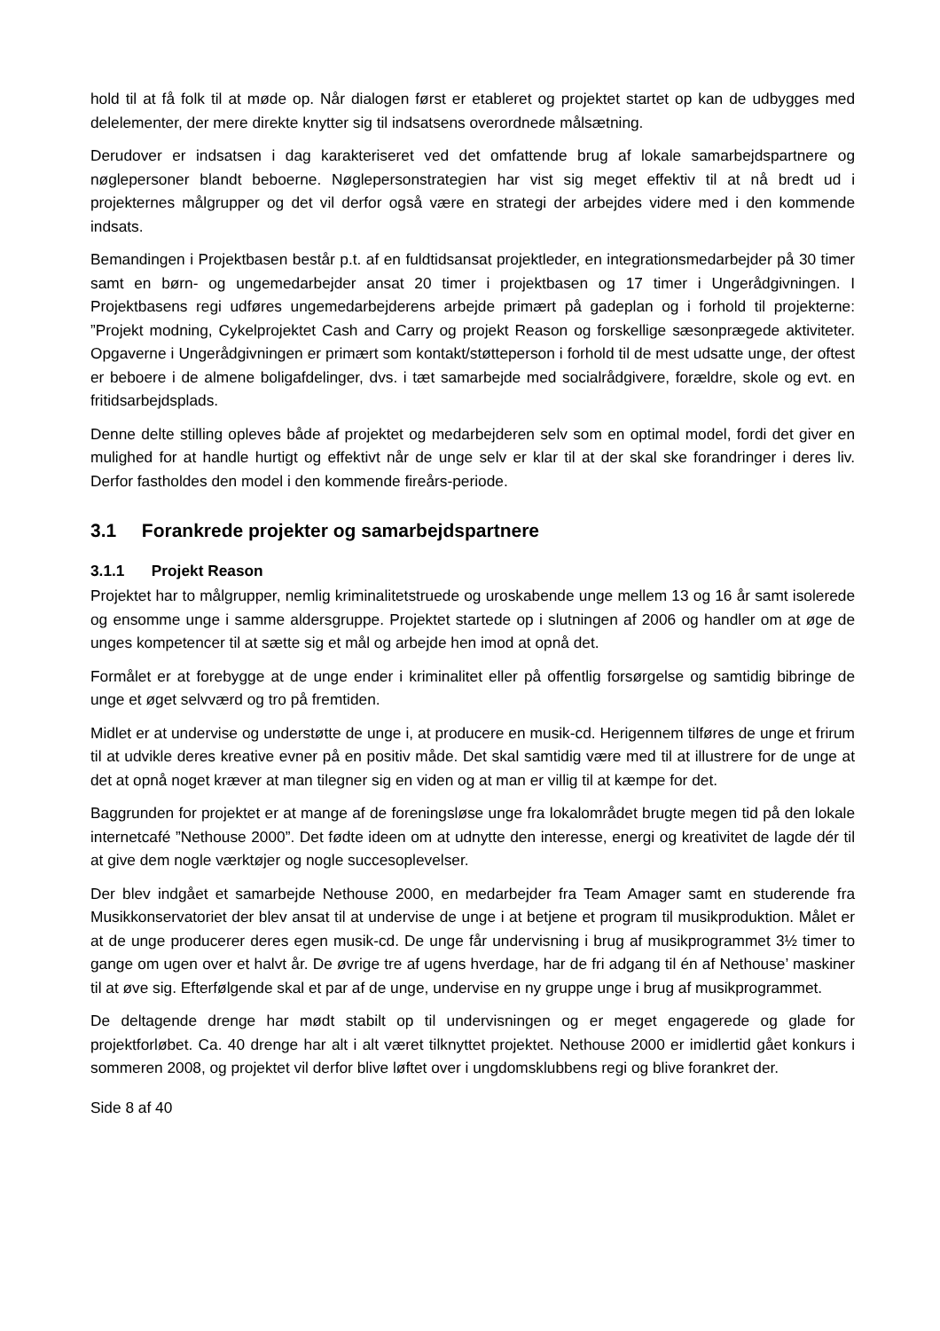hold til at få folk til at møde op. Når dialogen først er etableret og projektet startet op kan de udbygges med delelementer, der mere direkte knytter sig til indsatsens overordnede målsætning.
Derudover er indsatsen i dag karakteriseret ved det omfattende brug af lokale samarbejdspartnere og nøglepersoner blandt beboerne. Nøglepersonstrategien har vist sig meget effektiv til at nå bredt ud i projekternes målgrupper og det vil derfor også være en strategi der arbejdes videre med i den kommende indsats.
Bemandingen i Projektbasen består p.t. af en fuldtidsansat projektleder, en integrationsmedarbejder på 30 timer samt en børn- og ungemedarbejder ansat 20 timer i projektbasen og 17 timer i Ungerådgivningen. I Projektbasens regi udføres ungemedarbejderens arbejde primært på gadeplan og i forhold til projekterne: ”Projekt modning, Cykelprojektet Cash and Carry og projekt Reason og forskellige sæsonprægede aktiviteter. Opgaverne i Ungerådgivningen er primært som kontakt/støtteperson i forhold til de mest udsatte unge, der oftest er beboere i de almene boligafdelinger, dvs. i tæt samarbejde med socialrådgivere, forældre, skole og evt. en fritidsarbejdsplads.
Denne delte stilling opleves både af projektet og medarbejderen selv som en optimal model, fordi det giver en mulighed for at handle hurtigt og effektivt når de unge selv er klar til at der skal ske forandringer i deres liv. Derfor fastholdes den model i den kommende fireårs-periode.
3.1 Forankrede projekter og samarbejdspartnere
3.1.1 Projekt Reason
Projektet har to målgrupper, nemlig kriminalitetstruede og uroskabende unge mellem 13 og 16 år samt isolerede og ensomme unge i samme aldersgruppe. Projektet startede op i slutningen af 2006 og handler om at øge de unges kompetencer til at sætte sig et mål og arbejde hen imod at opnå det.
Formålet er at forebygge at de unge ender i kriminalitet eller på offentlig forsørgelse og samtidig bibringe de unge et øget selvværd og tro på fremtiden.
Midlet er at undervise og understøtte de unge i, at producere en musik-cd. Herigennem tilføres de unge et frirum til at udvikle deres kreative evner på en positiv måde. Det skal samtidig være med til at illustrere for de unge at det at opnå noget kræver at man tilegner sig en viden og at man er villig til at kæmpe for det.
Baggrunden for projektet er at mange af de foreningsløse unge fra lokalområdet brugte megen tid på den lokale internetcafé ”Nethouse 2000”. Det fødte ideen om at udnytte den interesse, energi og kreativitet de lagde dér til at give dem nogle værktøjer og nogle succesoplevelser.
Der blev indgået et samarbejde Nethouse 2000, en medarbejder fra Team Amager samt en studerende fra Musikkonservatoriet der blev ansat til at undervise de unge i at betjene et program til musikproduktion. Målet er at de unge producerer deres egen musik-cd. De unge får undervisning i brug af musikprogrammet 3½ timer to gange om ugen over et halvt år. De øvrige tre af ugens hverdage, har de fri adgang til én af Nethouse’ maskiner til at øve sig. Efterfølgende skal et par af de unge, undervise en ny gruppe unge i brug af musikprogrammet.
De deltagende drenge har mødt stabilt op til undervisningen og er meget engagerede og glade for projektforløbet. Ca. 40 drenge har alt i alt været tilknyttet projektet. Nethouse 2000 er imidlertid gået konkurs i sommeren 2008, og projektet vil derfor blive løftet over i ungdomsklubbens regi og blive forankret der.
Side 8 af 40